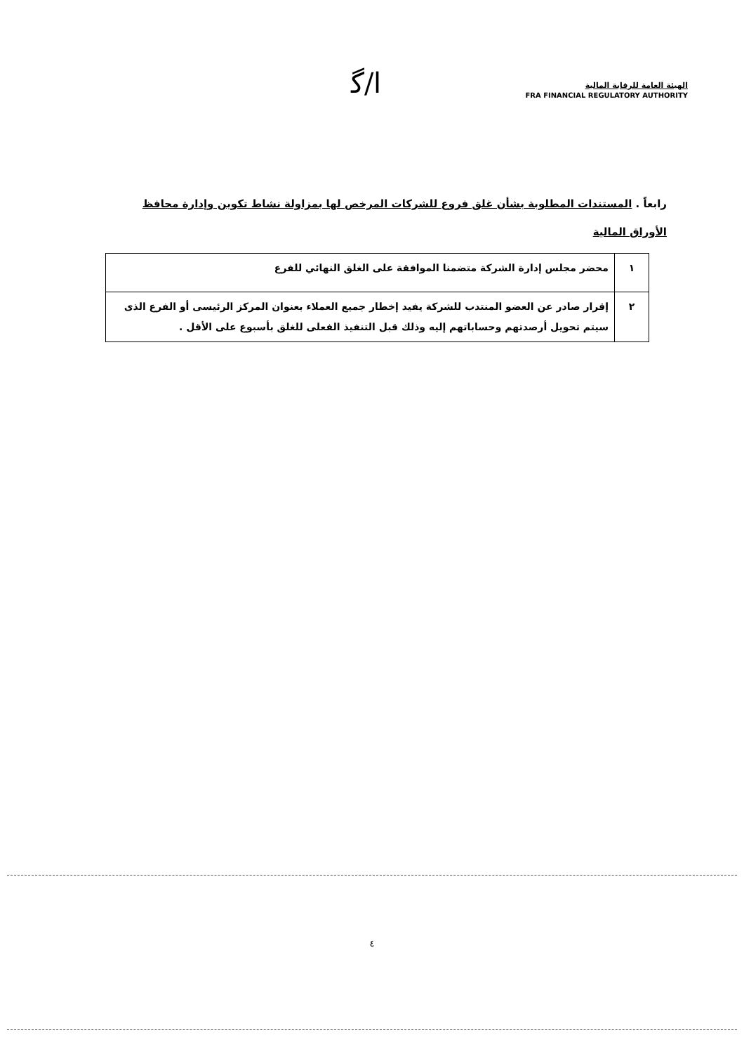ﺍ/ﮔ
الهيئة العامة للرقابة المالية
FRA FINANCIAL REGULATORY AUTHORITY
رابعاً . المستندات المطلوبة بشأن غلق فروع للشركات المرخص لها بمزاولة نشاط تكوين وإدارة محافظ الأوراق المالية
| ١ | محضر مجلس إدارة الشركة متضمنا الموافقة على الغلق النهائي للفرع |
| ٢ | إقرار صادر عن العضو المنتدب للشركة يفيد إخطار جميع العملاء بعنوان المركز الرئيسى أو الفرع الذى سيتم تحويل أرصدتهم وحساباتهم إليه وذلك قبل التنفيذ الفعلى للغلق بأسبوع على الأقل . |
٤